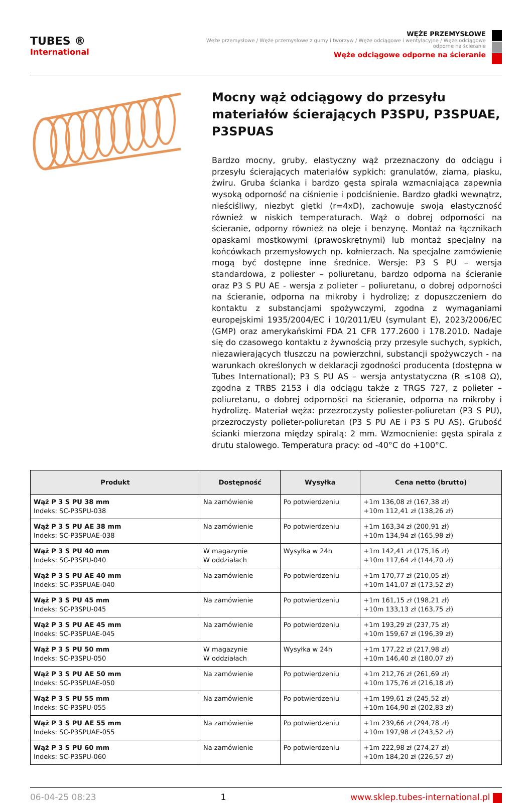TUBES ®
International
WĘŻE PRZEMYSŁOWE
Węże przemysłowe / Węże przemysłowe z gumy i tworzyw / Węże odciągowe i wentylacyjne / Węże odciągowe odporne na ścieranie
Węże odciągowe odporne na ścieranie
Mocny wąż odciągowy do przesyłu materiałów ścierających P3SPU, P3SPUAE, P3SPUAS
Bardzo mocny, gruby, elastyczny wąż przeznaczony do odciągu i przesyłu ścierających materiałów sypkich: granulatów, ziarna, piasku, żwiru. Gruba ścianka i bardzo gęsta spirala wzmacniająca zapewnia wysoką odporność na ciśnienie i podciśnienie. Bardzo gładki wewnątrz, nieściśliwy, niezbyt giętki (r=4xD), zachowuje swoją elastyczność również w niskich temperaturach. Wąż o dobrej odporności na ścieranie, odporny również na oleje i benzynę. Montaż na łącznikach opaskami mostkowymi (prawoskrętnymi) lub montaż specjalny na końcówkach przemysłowych np. kołnierzach. Na specjalne zamówienie mogą być dostępne inne średnice. Wersje: P3 S PU – wersja standardowa, z poliester – poliuretanu, bardzo odporna na ścieranie oraz P3 S PU AE - wersja z polieter – poliuretanu, o dobrej odporności na ścieranie, odporna na mikroby i hydrolizę; z dopuszczeniem do kontaktu z substancjami spożywczymi, zgodna z wymaganiami europejskimi 1935/2004/EC i 10/2011/EU (symulant E), 2023/2006/EC (GMP) oraz amerykańskimi FDA 21 CFR 177.2600 i 178.2010. Nadaje się do czasowego kontaktu z żywnością przy przesyle suchych, sypkich, niezawierających tłuszczu na powierzchni, substancji spożywczych - na warunkach określonych w deklaracji zgodności producenta (dostępna w Tubes International); P3 S PU AS – wersja antystatyczna (R ≤108 Ω), zgodna z TRBS 2153 i dla odciągu także z TRGS 727, z polieter – poliuretanu, o dobrej odporności na ścieranie, odporna na mikroby i hydrolizę. Materiał węża: przezroczysty poliester-poliuretan (P3 S PU), przezroczysty polieter-poliuretan (P3 S PU AE i P3 S PU AS). Grubość ścianki mierzona między spiralą: 2 mm. Wzmocnienie: gęsta spirala z drutu stalowego. Temperatura pracy: od -40°C do +100°C.
| Produkt | Dostępność | Wysyłka | Cena netto (brutto) |
| --- | --- | --- | --- |
| Wąż P 3 S PU 38 mm Indeks: SC-P3SPU-038 | Na zamówienie | Po potwierdzeniu | +1m 136,08 zł (167,38 zł) +10m 112,41 zł (138,26 zł) |
| Wąż P 3 S PU AE 38 mm Indeks: SC-P3SPUAE-038 | Na zamówienie | Po potwierdzeniu | +1m 163,34 zł (200,91 zł) +10m 134,94 zł (165,98 zł) |
| Wąż P 3 S PU 40 mm Indeks: SC-P3SPU-040 | W magazynie W oddziałach | Wysyłka w 24h | +1m 142,41 zł (175,16 zł) +10m 117,64 zł (144,70 zł) |
| Wąż P 3 S PU AE 40 mm Indeks: SC-P3SPUAE-040 | Na zamówienie | Po potwierdzeniu | +1m 170,77 zł (210,05 zł) +10m 141,07 zł (173,52 zł) |
| Wąż P 3 S PU 45 mm Indeks: SC-P3SPU-045 | Na zamówienie | Po potwierdzeniu | +1m 161,15 zł (198,21 zł) +10m 133,13 zł (163,75 zł) |
| Wąż P 3 S PU AE 45 mm Indeks: SC-P3SPUAE-045 | Na zamówienie | Po potwierdzeniu | +1m 193,29 zł (237,75 zł) +10m 159,67 zł (196,39 zł) |
| Wąż P 3 S PU 50 mm Indeks: SC-P3SPU-050 | W magazynie W oddziałach | Wysyłka w 24h | +1m 177,22 zł (217,98 zł) +10m 146,40 zł (180,07 zł) |
| Wąż P 3 S PU AE 50 mm Indeks: SC-P3SPUAE-050 | Na zamówienie | Po potwierdzeniu | +1m 212,76 zł (261,69 zł) +10m 175,76 zł (216,18 zł) |
| Wąż P 3 S PU 55 mm Indeks: SC-P3SPU-055 | Na zamówienie | Po potwierdzeniu | +1m 199,61 zł (245,52 zł) +10m 164,90 zł (202,83 zł) |
| Wąż P 3 S PU AE 55 mm Indeks: SC-P3SPUAE-055 | Na zamówienie | Po potwierdzeniu | +1m 239,66 zł (294,78 zł) +10m 197,98 zł (243,52 zł) |
| Wąż P 3 S PU 60 mm Indeks: SC-P3SPU-060 | Na zamówienie | Po potwierdzeniu | +1m 222,98 zł (274,27 zł) +10m 184,20 zł (226,57 zł) |
06-04-25 08:23 1 www.sklep.tubes-international.pl